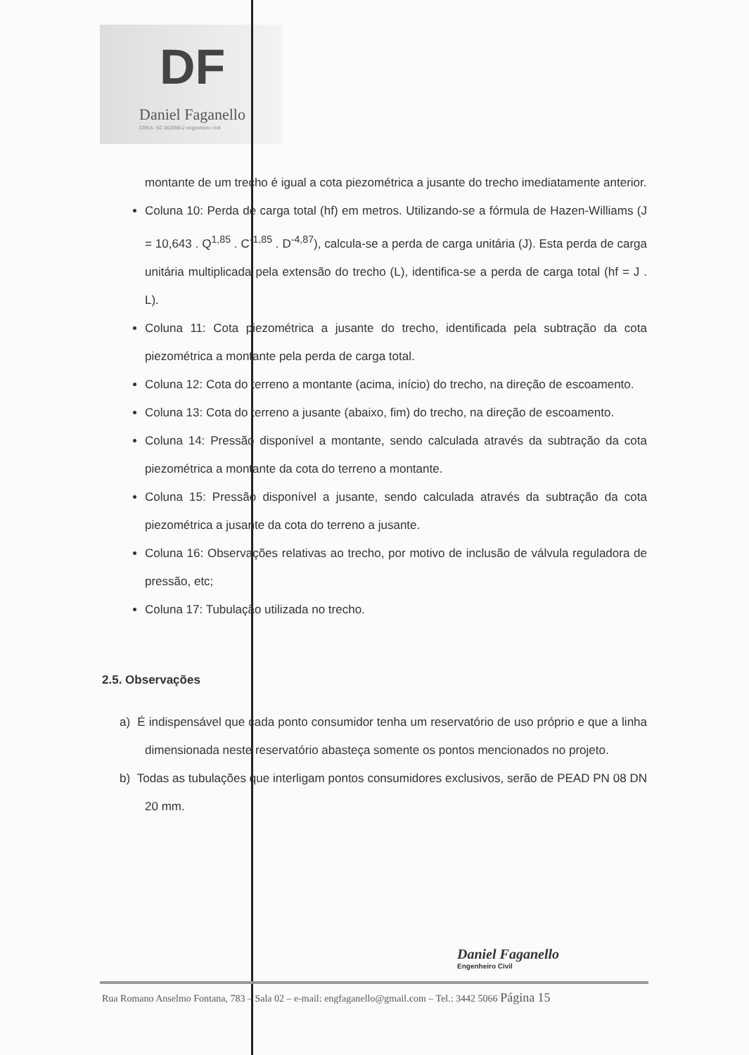DF
Daniel Faganello
CREA- SC 062959-2 engenheiro civil
montante de um trecho é igual a cota piezométrica a jusante do trecho imediatamente anterior.
Coluna 10: Perda de carga total (hf) em metros. Utilizando-se a fórmula de Hazen-Williams (J = 10,643 . Q<sup>1,85</sup> . C<sup>-1,85</sup> . D<sup>-4,87</sup>), calcula-se a perda de carga unitária (J). Esta perda de carga unitária multiplicada pela extensão do trecho (L), identifica-se a perda de carga total (hf = J . L).
Coluna 11: Cota piezométrica a jusante do trecho, identificada pela subtração da cota piezométrica a montante pela perda de carga total.
Coluna 12: Cota do terreno a montante (acima, início) do trecho, na direção de escoamento.
Coluna 13: Cota do terreno a jusante (abaixo, fim) do trecho, na direção de escoamento.
Coluna 14: Pressão disponível a montante, sendo calculada através da subtração da cota piezométrica a montante da cota do terreno a montante.
Coluna 15: Pressão disponível a jusante, sendo calculada através da subtração da cota piezométrica a jusante da cota do terreno a jusante.
Coluna 16: Observações relativas ao trecho, por motivo de inclusão de válvula reguladora de pressão, etc;
Coluna 17: Tubulação utilizada no trecho.
2.5. Observações
a) É indispensável que cada ponto consumidor tenha um reservatório de uso próprio e que a linha dimensionada neste reservatório abasteça somente os pontos mencionados no projeto.
b) Todas as tubulações que interligam pontos consumidores exclusivos, serão de PEAD PN 08 DN 20 mm.
Daniel Faganello
Engenheiro Civil
Rua Romano Anselmo Fontana, 783 – Sala 02 – e-mail: engfaganello@gmail.com – Tel.: 3442 5066 Página 15